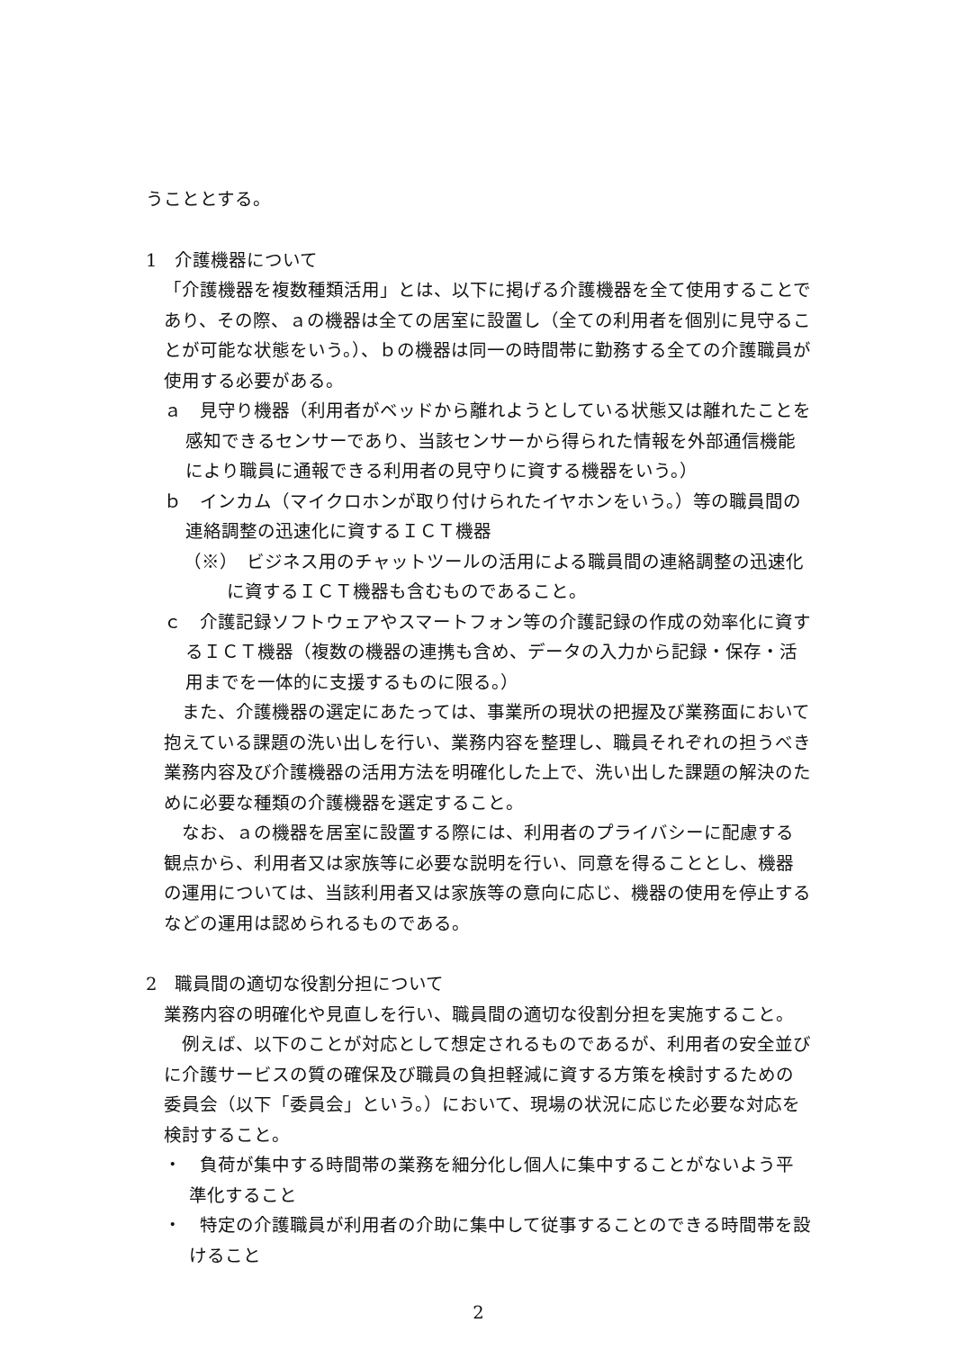うこととする。
1　介護機器について
「介護機器を複数種類活用」とは、以下に掲げる介護機器を全て使用することであり、その際、ａの機器は全ての居室に設置し（全ての利用者を個別に見守ることが可能な状態をいう。）、ｂの機器は同一の時間帯に勤務する全ての介護職員が使用する必要がある。
ａ　見守り機器（利用者がベッドから離れようとしている状態又は離れたことを感知できるセンサーであり、当該センサーから得られた情報を外部通信機能により職員に通報できる利用者の見守りに資する機器をいう。）
ｂ　インカム（マイクロホンが取り付けられたイヤホンをいう。）等の職員間の連絡調整の迅速化に資するＩＣＴ機器
（※）　ビジネス用のチャットツールの活用による職員間の連絡調整の迅速化に資するＩＣＴ機器も含むものであること。
ｃ　介護記録ソフトウェアやスマートフォン等の介護記録の作成の効率化に資するＩＣＴ機器（複数の機器の連携も含め、データの入力から記録・保存・活用までを一体的に支援するものに限る。）
　また、介護機器の選定にあたっては、事業所の現状の把握及び業務面において抱えている課題の洗い出しを行い、業務内容を整理し、職員それぞれの担うべき業務内容及び介護機器の活用方法を明確化した上で、洗い出した課題の解決のために必要な種類の介護機器を選定すること。
　なお、ａの機器を居室に設置する際には、利用者のプライバシーに配慮する観点から、利用者又は家族等に必要な説明を行い、同意を得ることとし、機器の運用については、当該利用者又は家族等の意向に応じ、機器の使用を停止するなどの運用は認められるものである。
2　職員間の適切な役割分担について
業務内容の明確化や見直しを行い、職員間の適切な役割分担を実施すること。
　例えば、以下のことが対応として想定されるものであるが、利用者の安全並びに介護サービスの質の確保及び職員の負担軽減に資する方策を検討するための委員会（以下「委員会」という。）において、現場の状況に応じた必要な対応を検討すること。
・　負荷が集中する時間帯の業務を細分化し個人に集中することがないよう平準化すること
・　特定の介護職員が利用者の介助に集中して従事することのできる時間帯を設けること
2